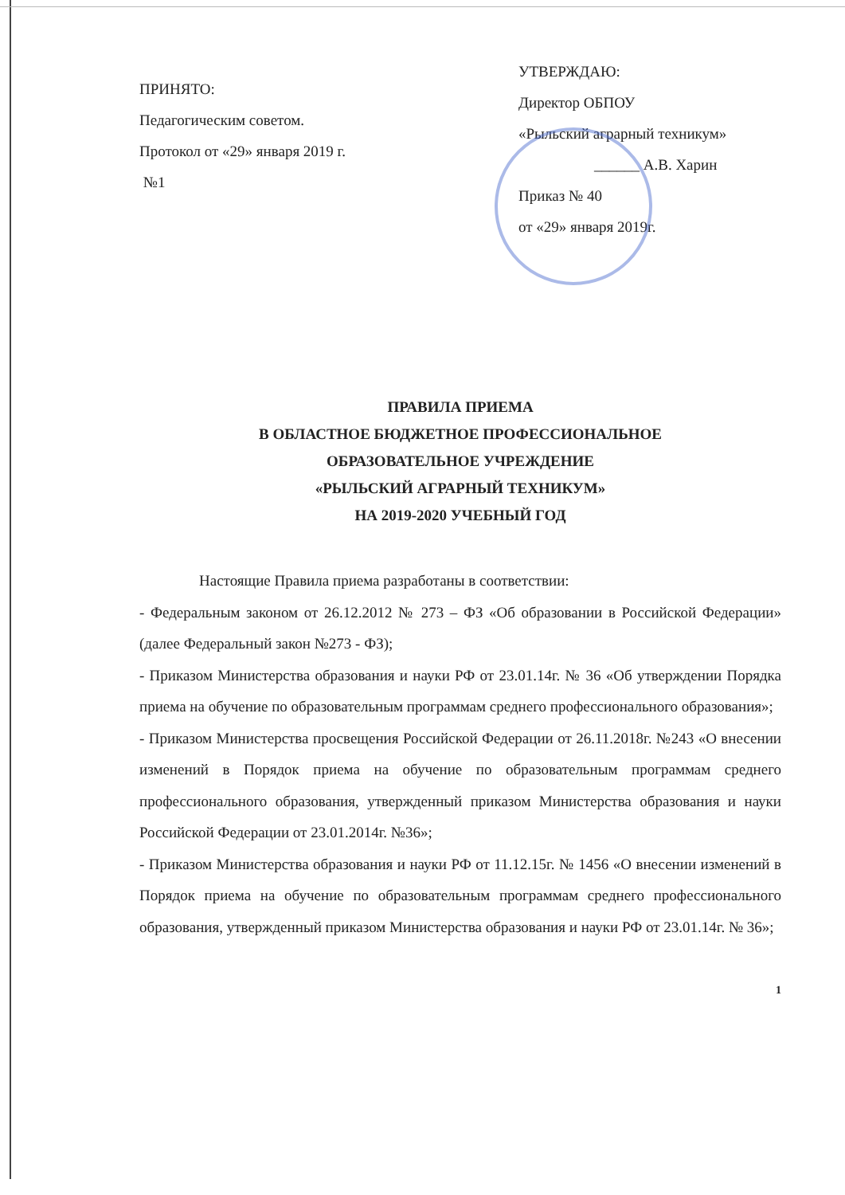ПРИНЯТО:
Педагогическим советом.
Протокол от «29» января 2019 г.
№1
УТВЕРЖДАЮ:
Директор ОБПОУ
«Рыльский аграрный техникум»
______ А.В. Харин
Приказ № 40
от «29» января 2019г.
ПРАВИЛА ПРИЕМА
В ОБЛАСТНОЕ БЮДЖЕТНОЕ ПРОФЕССИОНАЛЬНОЕ
ОБРАЗОВАТЕЛЬНОЕ УЧРЕЖДЕНИЕ
«РЫЛЬСКИЙ АГРАРНЫЙ ТЕХНИКУМ»
НА 2019-2020 УЧЕБНЫЙ ГОД
Настоящие Правила приема разработаны в соответствии:
- Федеральным законом от 26.12.2012 № 273 – ФЗ «Об образовании в Российской Федерации» (далее Федеральный закон №273 - ФЗ);
- Приказом Министерства образования и науки РФ от 23.01.14г. № 36 «Об утверждении Порядка приема на обучение по образовательным программам среднего профессионального образования»;
- Приказом Министерства просвещения Российской Федерации от 26.11.2018г. №243 «О внесении изменений в Порядок приема на обучение по образовательным программам среднего профессионального образования, утвержденный приказом Министерства образования и науки Российской Федерации от 23.01.2014г. №36»;
- Приказом Министерства образования и науки РФ от 11.12.15г. № 1456 «О внесении изменений в Порядок приема на обучение по образовательным программам среднего профессионального образования, утвержденный приказом Министерства образования и науки РФ от 23.01.14г. № 36»;
1